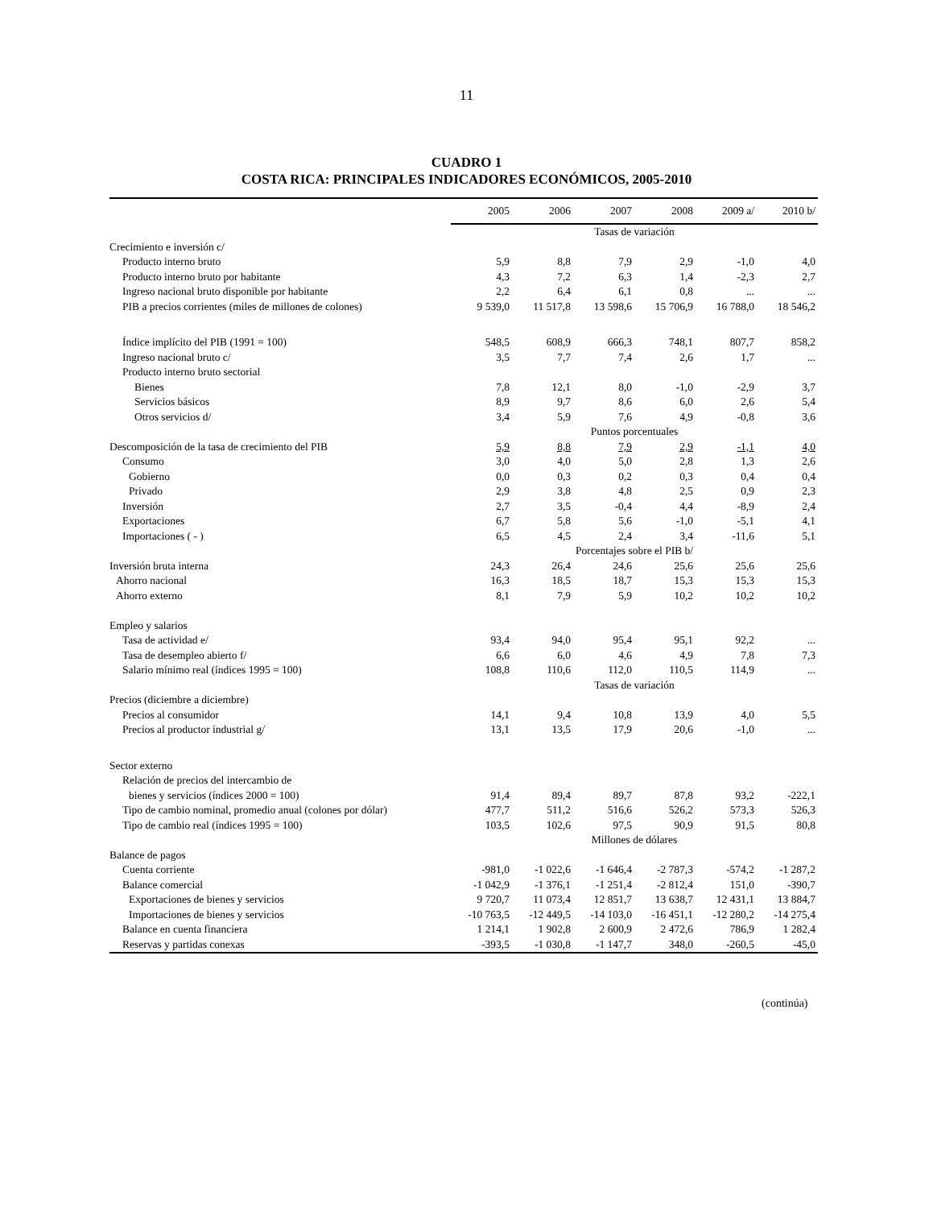11
CUADRO 1
COSTA RICA: PRINCIPALES INDICADORES ECONÓMICOS, 2005-2010
| | 2005 | 2006 | 2007 | 2008 | 2009 a/ | 2010 b/ |
| --- | --- | --- | --- | --- | --- | --- |
| | Tasas de variación | | | | | |
| Crecimiento e inversión c/ | | | | | | |
| Producto interno bruto | 5,9 | 8,8 | 7,9 | 2,9 | -1,0 | 4,0 |
| Producto interno bruto por habitante | 4,3 | 7,2 | 6,3 | 1,4 | -2,3 | 2,7 |
| Ingreso nacional bruto disponible por habitante | 2,2 | 6,4 | 6,1 | 0,8 | ... | ... |
| PIB a precios corrientes (miles de millones de colones) | 9 539,0 | 11 517,8 | 13 598,6 | 15 706,9 | 16 788,0 | 18 546,2 |
| Índice implícito del PIB (1991 = 100) | 548,5 | 608,9 | 666,3 | 748,1 | 807,7 | 858,2 |
| Ingreso nacional bruto c/ | 3,5 | 7,7 | 7,4 | 2,6 | 1,7 | ... |
| Producto interno bruto sectorial | | | | | | |
| Bienes | 7,8 | 12,1 | 8,0 | -1,0 | -2,9 | 3,7 |
| Servicios básicos | 8,9 | 9,7 | 8,6 | 6,0 | 2,6 | 5,4 |
| Otros servicios d/ | 3,4 | 5,9 | 7,6 | 4,9 | -0,8 | 3,6 |
| | Puntos porcentuales | | | | | |
| Descomposición de la tasa de crecimiento del PIB | 5,9 | 8,8 | 7,9 | 2,9 | -1,1 | 4,0 |
| Consumo | 3,0 | 4,0 | 5,0 | 2,8 | 1,3 | 2,6 |
| Gobierno | 0,0 | 0,3 | 0,2 | 0,3 | 0,4 | 0,4 |
| Privado | 2,9 | 3,8 | 4,8 | 2,5 | 0,9 | 2,3 |
| Inversión | 2,7 | 3,5 | -0,4 | 4,4 | -8,9 | 2,4 |
| Exportaciones | 6,7 | 5,8 | 5,6 | -1,0 | -5,1 | 4,1 |
| Importaciones ( - ) | 6,5 | 4,5 | 2,4 | 3,4 | -11,6 | 5,1 |
| | Porcentajes sobre el PIB b/ | | | | | |
| Inversión bruta interna | 24,3 | 26,4 | 24,6 | 25,6 | 25,6 | 25,6 |
| Ahorro nacional | 16,3 | 18,5 | 18,7 | 15,3 | 15,3 | 15,3 |
| Ahorro externo | 8,1 | 7,9 | 5,9 | 10,2 | 10,2 | 10,2 |
| Empleo y salarios | | | | | | |
| Tasa de actividad e/ | 93,4 | 94,0 | 95,4 | 95,1 | 92,2 | ... |
| Tasa de desempleo abierto f/ | 6,6 | 6,0 | 4,6 | 4,9 | 7,8 | 7,3 |
| Salario mínimo real (índices 1995 = 100) | 108,8 | 110,6 | 112,0 | 110,5 | 114,9 | ... |
| | Tasas de variación | | | | | |
| Precios (diciembre a diciembre) | | | | | | |
| Precios al consumidor | 14,1 | 9,4 | 10,8 | 13,9 | 4,0 | 5,5 |
| Precios al productor industrial g/ | 13,1 | 13,5 | 17,9 | 20,6 | -1,0 | ... |
| Sector externo | | | | | | |
| Relación de precios del intercambio de | | | | | | |
| bienes y servicios (índices 2000 = 100) | 91,4 | 89,4 | 89,7 | 87,8 | 93,2 | -222,1 |
| Tipo de cambio nominal, promedio anual (colones por dólar) | 477,7 | 511,2 | 516,6 | 526,2 | 573,3 | 526,3 |
| Tipo de cambio real (índices 1995 = 100) | 103,5 | 102,6 | 97,5 | 90,9 | 91,5 | 80,8 |
| | Millones de dólares | | | | | |
| Balance de pagos | | | | | | |
| Cuenta corriente | -981,0 | -1 022,6 | -1 646,4 | -2 787,3 | -574,2 | -1 287,2 |
| Balance comercial | -1 042,9 | -1 376,1 | -1 251,4 | -2 812,4 | 151,0 | -390,7 |
| Exportaciones de bienes y servicios | 9 720,7 | 11 073,4 | 12 851,7 | 13 638,7 | 12 431,1 | 13 884,7 |
| Importaciones de bienes y servicios | -10 763,5 | -12 449,5 | -14 103,0 | -16 451,1 | -12 280,2 | -14 275,4 |
| Balance en cuenta financiera | 1 214,1 | 1 902,8 | 2 600,9 | 2 472,6 | 786,9 | 1 282,4 |
| Reservas y partidas conexas | -393,5 | -1 030,8 | -1 147,7 | 348,0 | -260,5 | -45,0 |
(continúa)